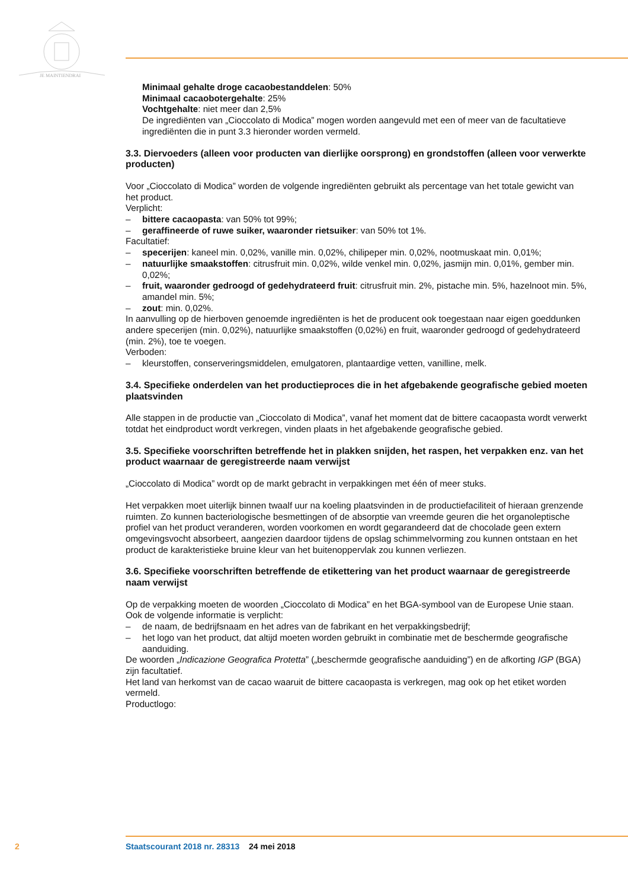JE MAINTIENDRAI
Minimaal gehalte droge cacaobestanddelen: 50%
Minimaal cacaobotergehalte: 25%
Vochtgehalte: niet meer dan 2,5%
De ingrediënten van „Cioccolato di Modica” mogen worden aangevuld met een of meer van de facultatieve ingrediënten die in punt 3.3 hieronder worden vermeld.
3.3. Diervoeders (alleen voor producten van dierlijke oorsprong) en grondstoffen (alleen voor verwerkte producten)
Voor „Cioccolato di Modica” worden de volgende ingrediënten gebruikt als percentage van het totale gewicht van het product.
Verplicht:
– bittere cacaopasta: van 50% tot 99%;
– geraffineerde of ruwe suiker, waaronder rietsuiker: van 50% tot 1%.
Facultatief:
– specerijen: kaneel min. 0,02%, vanille min. 0,02%, chilipeper min. 0,02%, nootmuskaat min. 0,01%;
– natuurlijke smaakstoffen: citrusfruit min. 0,02%, wilde venkel min. 0,02%, jasmijn min. 0,01%, gember min. 0,02%;
– fruit, waaronder gedroogd of gedehydrateerd fruit: citrusfruit min. 2%, pistache min. 5%, hazelnoot min. 5%, amandel min. 5%;
– zout: min. 0,02%.
In aanvulling op de hierboven genoemde ingrediënten is het de producent ook toegestaan naar eigen goeddunken andere specerijen (min. 0,02%), natuurlijke smaakstoffen (0,02%) en fruit, waaronder gedroogd of gedehydrateerd (min. 2%), toe te voegen.
Verboden:
– kleurstoffen, conserveringsmiddelen, emulgatoren, plantaardige vetten, vanilline, melk.
3.4. Specifieke onderdelen van het productieproces die in het afgebakende geografische gebied moeten plaatsvinden
Alle stappen in de productie van „Cioccolato di Modica”, vanaf het moment dat de bittere cacaopasta wordt verwerkt totdat het eindproduct wordt verkregen, vinden plaats in het afgebakende geografische gebied.
3.5. Specifieke voorschriften betreffende het in plakken snijden, het raspen, het verpakken enz. van het product waarnaar de geregistreerde naam verwijst
„Cioccolato di Modica” wordt op de markt gebracht in verpakkingen met één of meer stuks.
Het verpakken moet uiterlijk binnen twaalf uur na koeling plaatsvinden in de productiefaciliteit of hieraan grenzende ruimten. Zo kunnen bacteriologische besmettingen of de absorptie van vreemde geuren die het organoleptische profiel van het product veranderen, worden voorkomen en wordt gegarandeerd dat de chocolade geen extern omgevingsvocht absorbeert, aangezien daardoor tijdens de opslag schimmelvorming zou kunnen ontstaan en het product de karakteristieke bruine kleur van het buitenoppervlak zou kunnen verliezen.
3.6. Specifieke voorschriften betreffende de etikettering van het product waarnaar de geregistreerde naam verwijst
Op de verpakking moeten de woorden „Cioccolato di Modica” en het BGA-symbool van de Europese Unie staan. Ook de volgende informatie is verplicht:
– de naam, de bedrijfsnaam en het adres van de fabrikant en het verpakkingsbedrijf;
– het logo van het product, dat altijd moeten worden gebruikt in combinatie met de beschermde geografische aanduiding.
De woorden „Indicazione Geografica Protetta” („beschermde geografische aanduiding”) en de afkorting IGP (BGA) zijn facultatief.
Het land van herkomst van de cacao waaruit de bittere cacaopasta is verkregen, mag ook op het etiket worden vermeld.
Productlogo:
2 Staatscourant 2018 nr. 28313 24 mei 2018